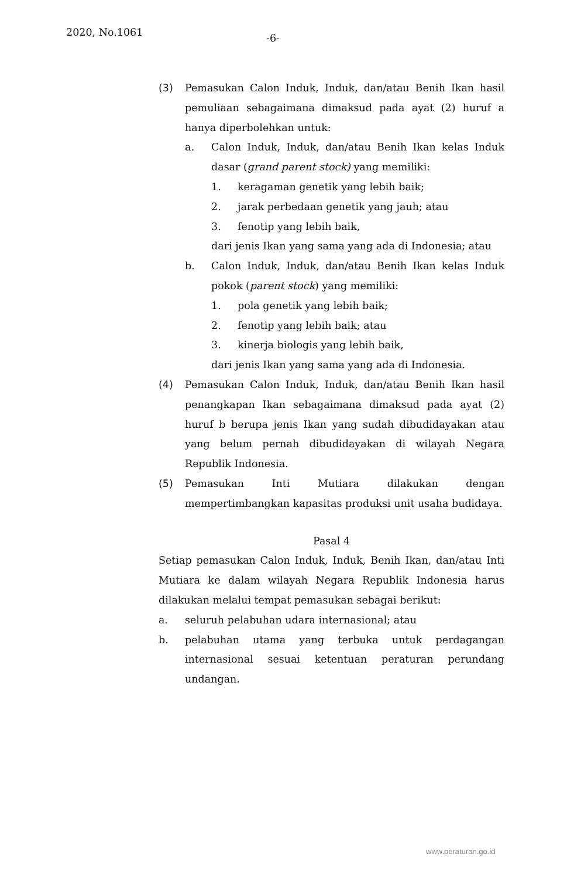2020, No.1061 -6-
(3) Pemasukan Calon Induk, Induk, dan/atau Benih Ikan hasil pemuliaan sebagaimana dimaksud pada ayat (2) huruf a hanya diperbolehkan untuk:
a. Calon Induk, Induk, dan/atau Benih Ikan kelas Induk dasar (grand parent stock) yang memiliki:
1. keragaman genetik yang lebih baik;
2. jarak perbedaan genetik yang jauh; atau
3. fenotip yang lebih baik,
dari jenis Ikan yang sama yang ada di Indonesia; atau
b. Calon Induk, Induk, dan/atau Benih Ikan kelas Induk pokok (parent stock) yang memiliki:
1. pola genetik yang lebih baik;
2. fenotip yang lebih baik; atau
3. kinerja biologis yang lebih baik,
dari jenis Ikan yang sama yang ada di Indonesia.
(4) Pemasukan Calon Induk, Induk, dan/atau Benih Ikan hasil penangkapan Ikan sebagaimana dimaksud pada ayat (2) huruf b berupa jenis Ikan yang sudah dibudidayakan atau yang belum pernah dibudidayakan di wilayah Negara Republik Indonesia.
(5) Pemasukan Inti Mutiara dilakukan dengan mempertimbangkan kapasitas produksi unit usaha budidaya.
Pasal 4
Setiap pemasukan Calon Induk, Induk, Benih Ikan, dan/atau Inti Mutiara ke dalam wilayah Negara Republik Indonesia harus dilakukan melalui tempat pemasukan sebagai berikut:
a. seluruh pelabuhan udara internasional; atau
b. pelabuhan utama yang terbuka untuk perdagangan internasional sesuai ketentuan peraturan perundang undangan.
www.peraturan.go.id